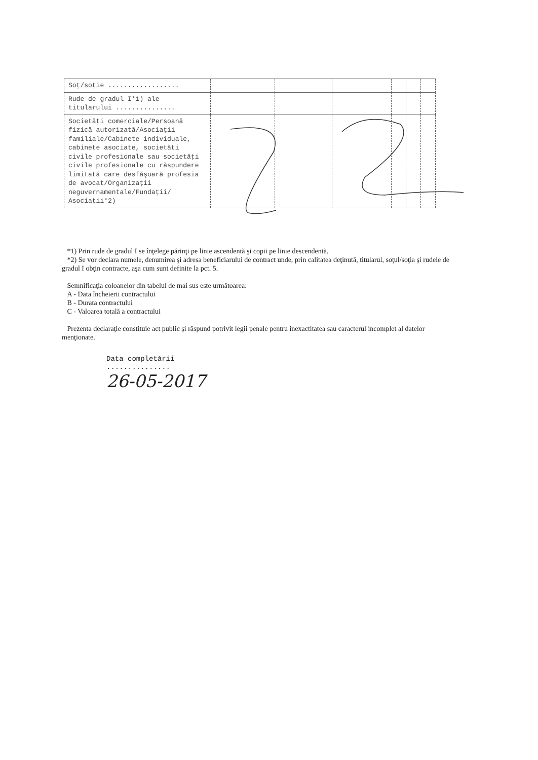| Soţ/soţie .................. | | | | | | |
| Rude de gradul I*1) ale titularului ............... | | | | | | |
| Societăţi comerciale/Persoană fizică autorizată/Asociaţii familiale/Cabinete individuale, cabinete asociate, societăţi civile profesionale sau societăţi civile profesionale cu răspundere limitată care desfăşoară profesia de avocat/Organizaţii neguvernamentale/Fundaţii/ Asociaţii*2) | | | | | | |
*1) Prin rude de gradul I se înţelege părinţi pe linie ascendentă şi copii pe linie descendentă.
*2) Se vor declara numele, denumirea şi adresa beneficiarului de contract unde, prin calitatea deţinută, titularul, soţul/soţia şi rudele de gradul I obţin contracte, aşa cum sunt definite la pct. 5.
Semnificaţia coloanelor din tabelul de mai sus este următoarea:
A - Data încheierii contractului
B - Durata contractului
C - Valoarea totală a contractului
Prezenta declaraţie constituie act public şi răspund potrivit legii penale pentru inexactitatea sau caracterul incomplet al datelor menţionate.
Data completării
...............
26-05-2017